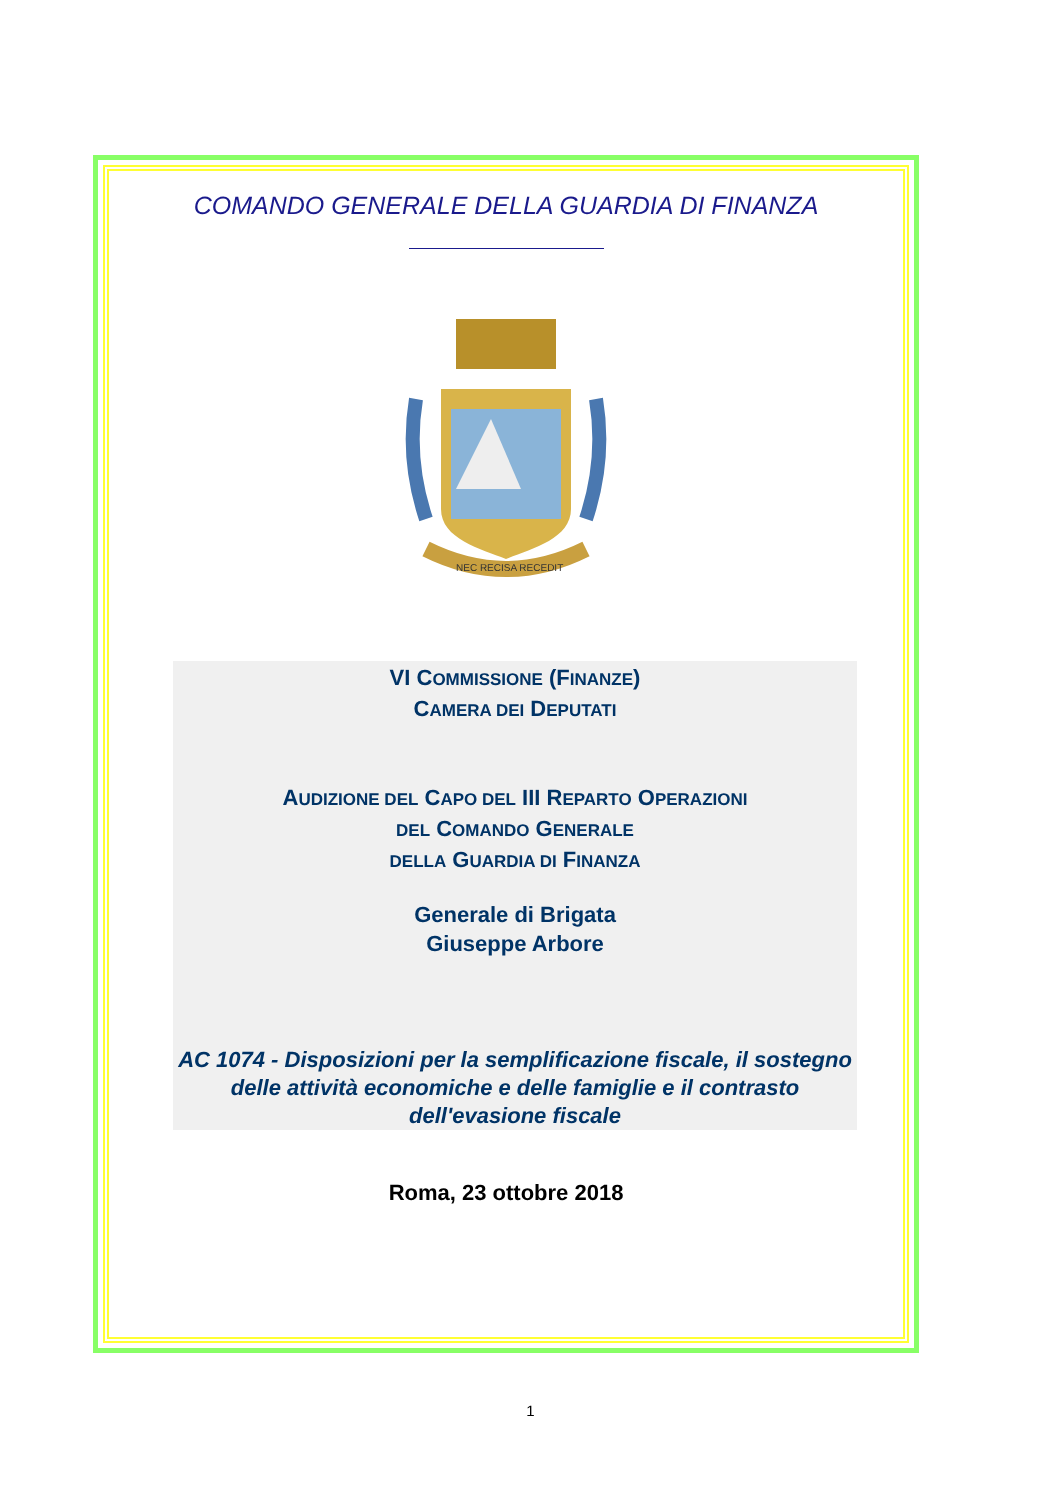COMANDO GENERALE DELLA GUARDIA DI FINANZA
NEC RECISA RECEDIT
VI COMMISSIONE (FINANZE)
CAMERA DEI DEPUTATI
AUDIZIONE DEL CAPO DEL III REPARTO OPERAZIONI
DEL COMANDO GENERALE
DELLA GUARDIA DI FINANZA
Generale di Brigata
Giuseppe Arbore
AC 1074 - Disposizioni per la semplificazione fiscale, il sostegno delle attività economiche e delle famiglie e il contrasto dell'evasione fiscale
Roma, 23 ottobre 2018
1